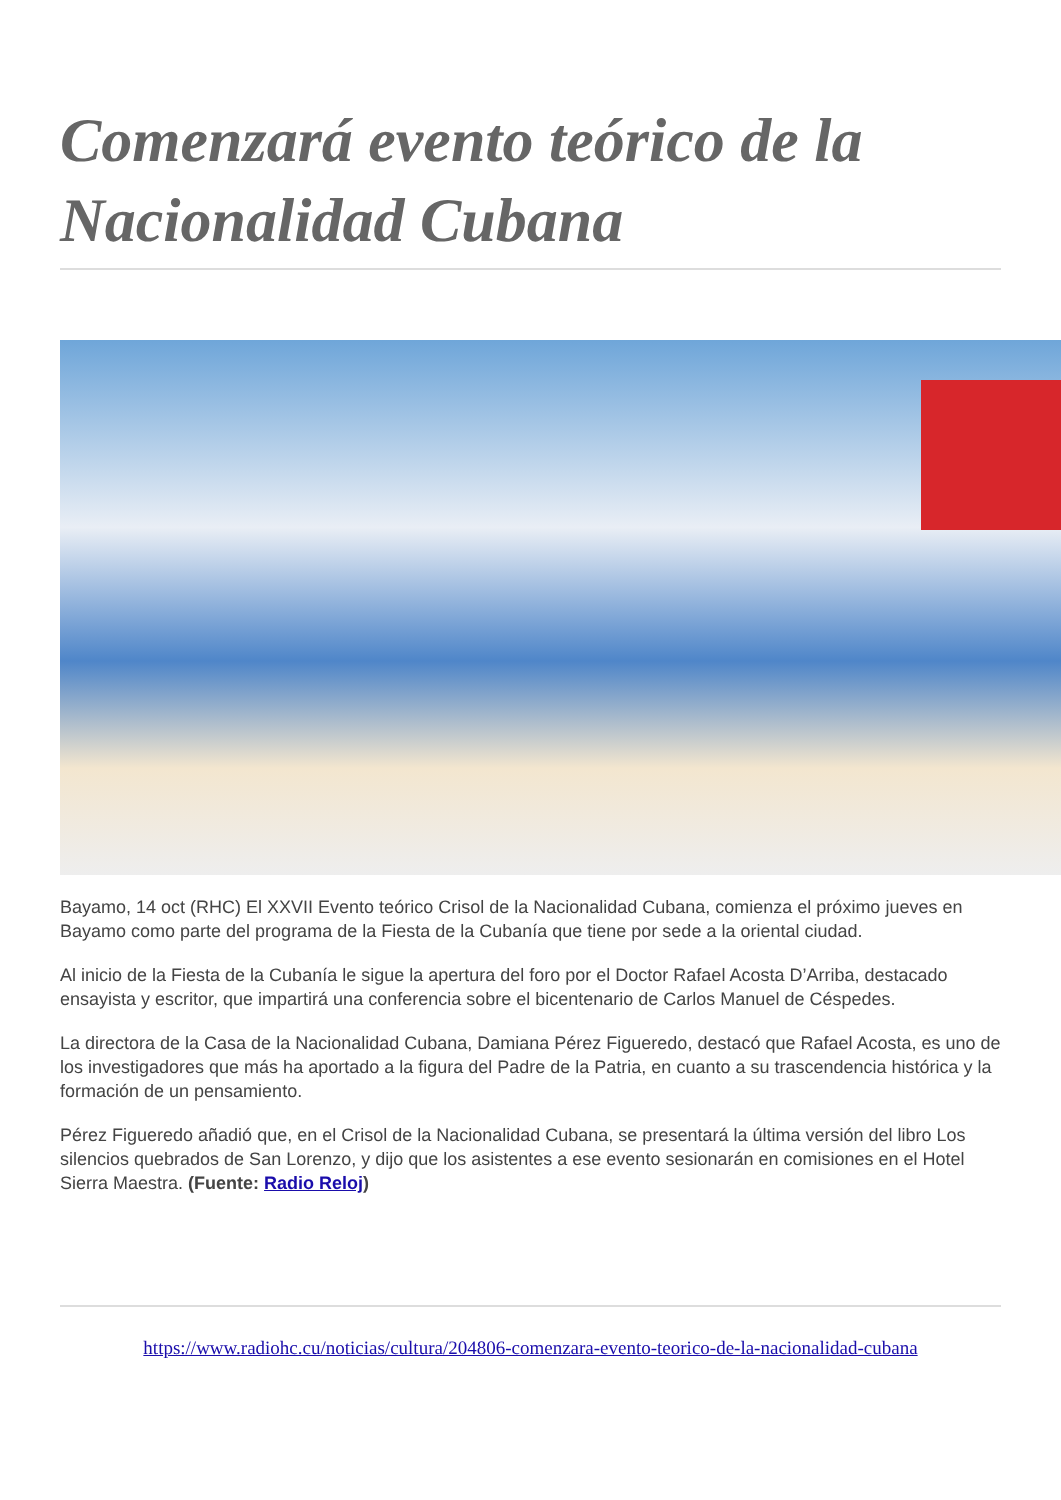Comenzará evento teórico de la Nacionalidad Cubana
Bayamo, 14 oct (RHC) El XXVII Evento teórico Crisol de la Nacionalidad Cubana, comienza el próximo jueves en Bayamo como parte del programa de la Fiesta de la Cubanía que tiene por sede a la oriental ciudad.
Al inicio de la Fiesta de la Cubanía le sigue la apertura del foro por el Doctor Rafael Acosta D’Arriba, destacado ensayista y escritor, que impartirá una conferencia sobre el bicentenario de Carlos Manuel de Céspedes.
La directora de la Casa de la Nacionalidad Cubana, Damiana Pérez Figueredo, destacó que Rafael Acosta, es uno de los investigadores que más ha aportado a la figura del Padre de la Patria, en cuanto a su trascendencia histórica y la formación de un pensamiento.
Pérez Figueredo añadió que, en el Crisol de la Nacionalidad Cubana, se presentará la última versión del libro Los silencios quebrados de San Lorenzo, y dijo que los asistentes a ese evento sesionarán en comisiones en el Hotel Sierra Maestra. (Fuente: Radio Reloj)
https://www.radiohc.cu/noticias/cultura/204806-comenzara-evento-teorico-de-la-nacionalidad-cubana